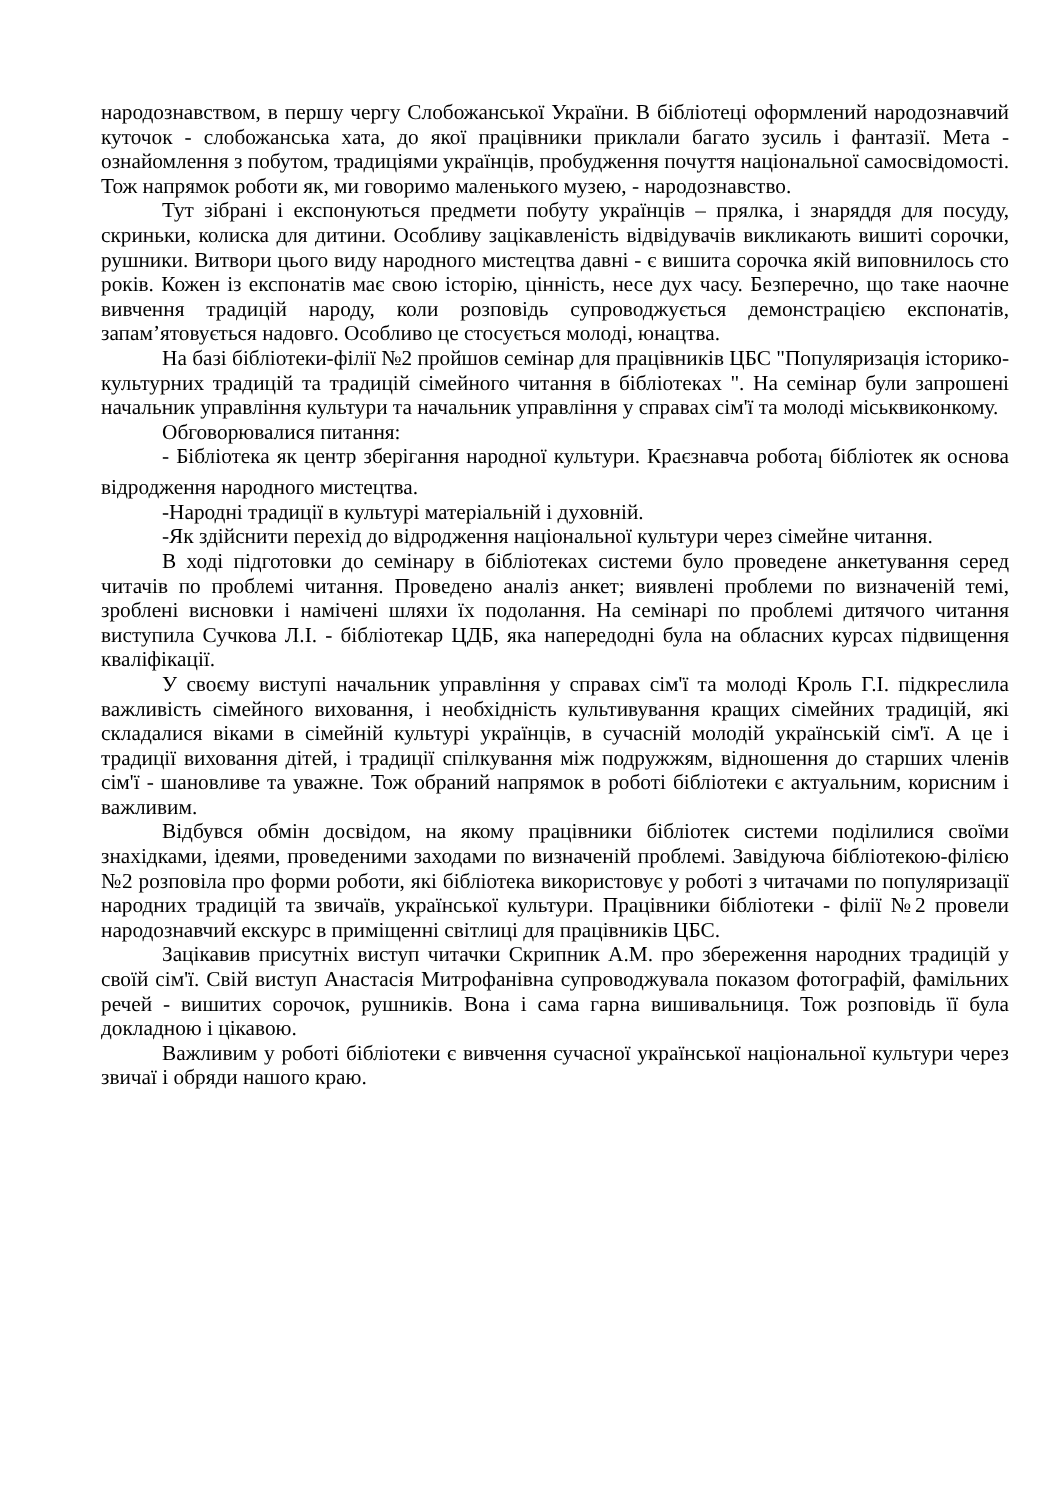народознавством, в першу чергу Слобожанської України. В бібліотеці оформлений народознавчий куточок - слобожанська хата, до якої працівники приклали багато зусиль і фантазії. Мета - ознайомлення з побутом, традиціями українців, пробудження почуття національної самосвідомості. Тож напрямок роботи як, ми говоримо маленького музею, - народознавство.
Тут зібрані і експонуються предмети побуту українців – прялка, і знаряддя для посуду, скриньки, колиска для дитини. Особливу зацікавленість відвідувачів викликають вишиті сорочки, рушники. Витвори цього виду народного мистецтва давні - є вишита сорочка якій виповнилось сто років. Кожен із експонатів має свою історію, цінність, несе дух часу. Безперечно, що таке наочне вивчення традицій народу, коли розповідь супроводжується демонстрацією експонатів, запам’ятовується надовго. Особливо це стосується молоді, юнацтва.
На базі бібліотеки-філії №2 пройшов семінар для працівників ЦБС "Популяризація історико-культурних традицій та традицій сімейного читання в бібліотеках ". На семінар були запрошені начальник управління культури та начальник управління у справах сім'ї та молоді міськвиконкому.
Обговорювалися питання:
- Бібліотека як центр зберігання народної культури. Краєзнавча робота<sub>l</sub> бібліотек як основа відродження народного мистецтва.
-Народні традиції в культурі матеріальній і духовній.
-Як здійснити перехід до відродження національної культури через сімейне читання.
В ході підготовки до семінару в бібліотеках системи було проведене анкетування серед читачів по проблемі читання. Проведено аналіз анкет; виявлені проблеми по визначеній темі, зроблені висновки і намічені шляхи їх подолання. На семінарі по проблемі дитячого читання виступила Сучкова Л.І. - бібліотекар ЦДБ, яка напередодні була на обласних курсах підвищення кваліфікації.
У своєму виступі начальник управління у справах сім'ї та молоді Кроль Г.І. підкреслила важливість сімейного виховання, і необхідність культивування кращих сімейних традицій, які складалися віками в сімейній культурі українців, в сучасній молодій українській сім'ї. А це і традиції виховання дітей, і традиції спілкування між подружжям, відношення до старших членів сім'ї - шановливе та уважне. Тож обраний напрямок в роботі бібліотеки є актуальним, корисним і важливим.
Відбувся обмін досвідом, на якому працівники бібліотек системи поділилися своїми знахідками, ідеями, проведеними заходами по визначеній проблемі. Завідуюча бібліотекою-філією №2 розповіла про форми роботи, які бібліотека використовує у роботі з читачами по популяризації народних традицій та звичаїв, української культури. Працівники бібліотеки - філії №2 провели народознавчий екскурс в приміщенні світлиці для працівників ЦБС.
Зацікавив присутніх виступ читачки Скрипник А.М. про збереження народних традицій у своїй сім'ї. Свій виступ Анастасія Митрофанівна супроводжувала показом фотографій, фамільних речей - вишитих сорочок, рушників. Вона і сама гарна вишивальниця. Тож розповідь її була докладною і цікавою.
Важливим у роботі бібліотеки є вивчення сучасної української національної культури через звичаї і обряди нашого краю.